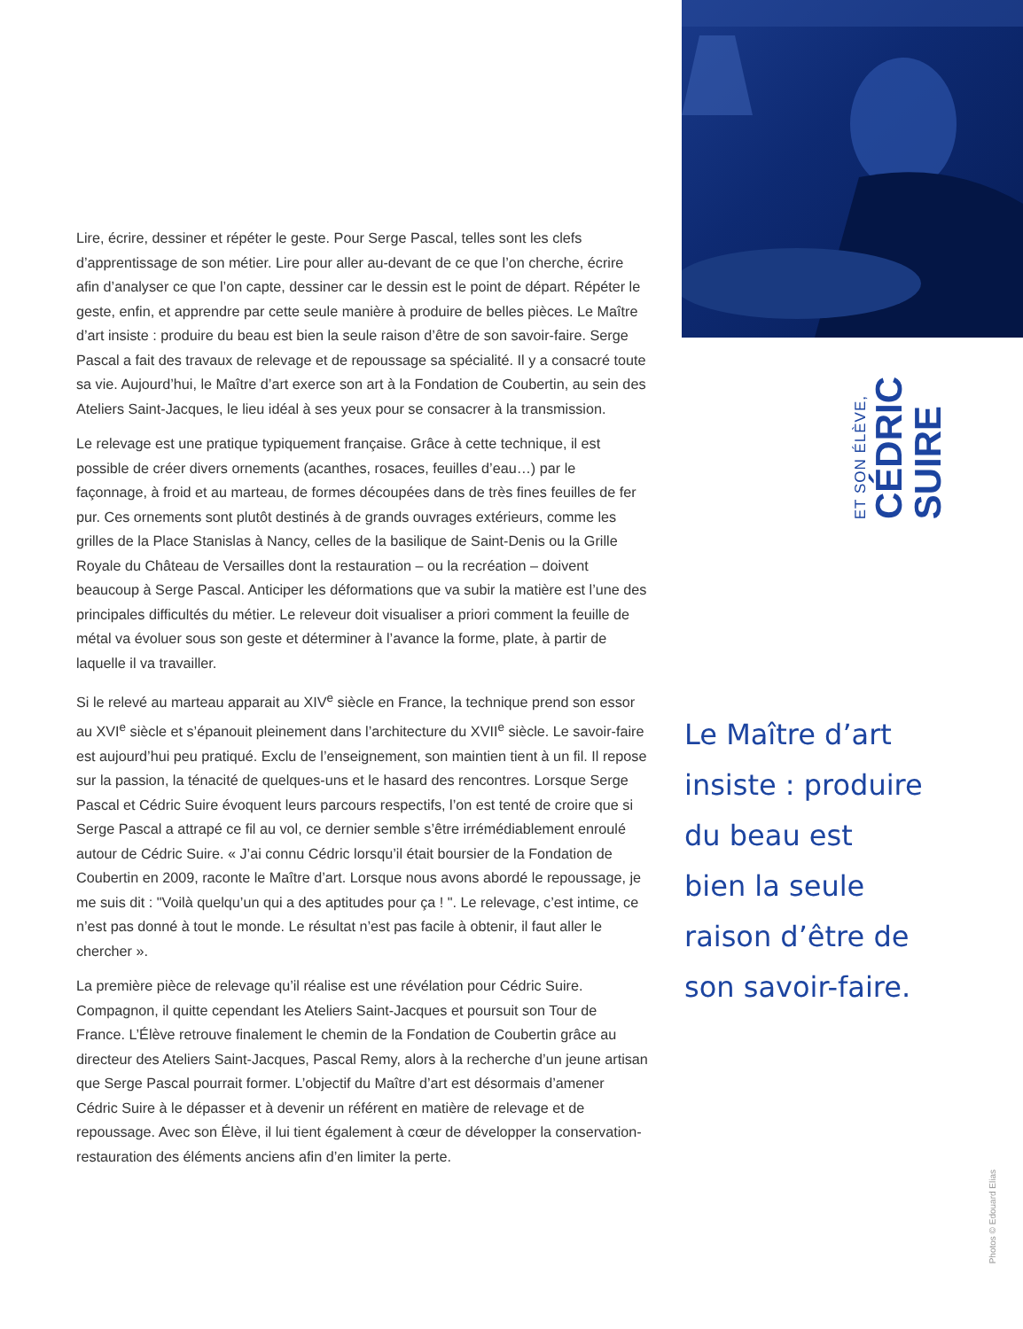Lire, écrire, dessiner et répéter le geste. Pour Serge Pascal, telles sont les clefs d’apprentissage de son métier. Lire pour aller au-devant de ce que l’on cherche, écrire afin d’analyser ce que l’on capte, dessiner car le dessin est le point de départ. Répéter le geste, enfin, et apprendre par cette seule manière à produire de belles pièces. Le Maître d’art insiste : produire du beau est bien la seule raison d’être de son savoir-faire. Serge Pascal a fait des travaux de relevage et de repoussage sa spécialité. Il y a consacré toute sa vie. Aujourd’hui, le Maître d’art exerce son art à la Fondation de Coubertin, au sein des Ateliers Saint-Jacques, le lieu idéal à ses yeux pour se consacrer à la transmission.
Le relevage est une pratique typiquement française. Grâce à cette technique, il est possible de créer divers ornements (acanthes, rosaces, feuilles d’eau…) par le façonnage, à froid et au marteau, de formes découpées dans de très fines feuilles de fer pur. Ces ornements sont plutôt destinés à de grands ouvrages extérieurs, comme les grilles de la Place Stanislas à Nancy, celles de la basilique de Saint-Denis ou la Grille Royale du Château de Versailles dont la restauration – ou la recréation – doivent beaucoup à Serge Pascal. Anticiper les déformations que va subir la matière est l’une des principales difficultés du métier. Le releveur doit visualiser a priori comment la feuille de métal va évoluer sous son geste et déterminer à l’avance la forme, plate, à partir de laquelle il va travailler.
Si le relevé au marteau apparait au XIV<sup>e</sup> siècle en France, la technique prend son essor au XVI<sup>e</sup> siècle et s’épanouit pleinement dans l’architecture du XVII<sup>e</sup> siècle. Le savoir-faire est aujourd’hui peu pratiqué. Exclu de l’enseignement, son maintien tient à un fil. Il repose sur la passion, la ténacité de quelques-uns et le hasard des rencontres. Lorsque Serge Pascal et Cédric Suire évoquent leurs parcours respectifs, l’on est tenté de croire que si Serge Pascal a attrapé ce fil au vol, ce dernier semble s’être irrémédiablement enroulé autour de Cédric Suire. « J’ai connu Cédric lorsqu’il était boursier de la Fondation de Coubertin en 2009, raconte le Maître d’art. Lorsque nous avons abordé le repoussage, je me suis dit : "Voilà quelqu’un qui a des aptitudes pour ça ! ". Le relevage, c’est intime, ce n’est pas donné à tout le monde. Le résultat n’est pas facile à obtenir, il faut aller le chercher ».
La première pièce de relevage qu’il réalise est une révélation pour Cédric Suire. Compagnon, il quitte cependant les Ateliers Saint-Jacques et poursuit son Tour de France. L’Élève retrouve finalement le chemin de la Fondation de Coubertin grâce au directeur des Ateliers Saint-Jacques, Pascal Remy, alors à la recherche d’un jeune artisan que Serge Pascal pourrait former. L’objectif du Maître d’art est désormais d’amener Cédric Suire à le dépasser et à devenir un référent en matière de relevage et de repoussage. Avec son Élève, il lui tient également à cœur de développer la conservation-restauration des éléments anciens afin d’en limiter la perte.
ET SON ÉLÈVE,
CÉDRIC
SUIRE
Le Maître d’art
insiste : produire
du beau est
bien la seule
raison d’être de
son savoir-faire.
Photos © Edouard Elias